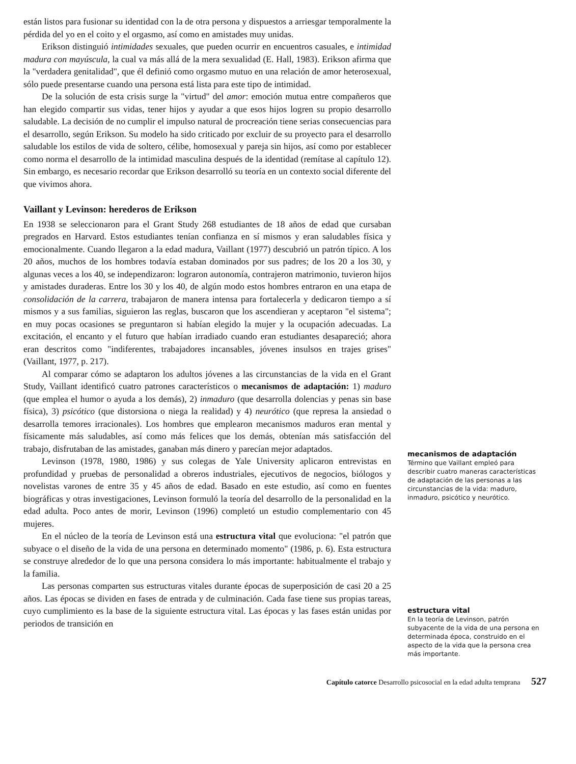están listos para fusionar su identidad con la de otra persona y dispuestos a arriesgar temporalmente la pérdida del yo en el coito y el orgasmo, así como en amistades muy unidas.
Erikson distinguió intimidades sexuales, que pueden ocurrir en encuentros casuales, e intimidad madura con mayúscula, la cual va más allá de la mera sexualidad (E. Hall, 1983). Erikson afirma que la "verdadera genitalidad", que él definió como orgasmo mutuo en una relación de amor heterosexual, sólo puede presentarse cuando una persona está lista para este tipo de intimidad.
De la solución de esta crisis surge la "virtud" del amor: emoción mutua entre compañeros que han elegido compartir sus vidas, tener hijos y ayudar a que esos hijos logren su propio desarrollo saludable. La decisión de no cumplir el impulso natural de procreación tiene serias consecuencias para el desarrollo, según Erikson. Su modelo ha sido criticado por excluir de su proyecto para el desarrollo saludable los estilos de vida de soltero, célibe, homosexual y pareja sin hijos, así como por establecer como norma el desarrollo de la intimidad masculina después de la identidad (remítase al capítulo 12). Sin embargo, es necesario recordar que Erikson desarrolló su teoría en un contexto social diferente del que vivimos ahora.
Vaillant y Levinson: herederos de Erikson
En 1938 se seleccionaron para el Grant Study 268 estudiantes de 18 años de edad que cursaban pregrados en Harvard. Estos estudiantes tenían confianza en sí mismos y eran saludables física y emocionalmente. Cuando llegaron a la edad madura, Vaillant (1977) descubrió un patrón típico. A los 20 años, muchos de los hombres todavía estaban dominados por sus padres; de los 20 a los 30, y algunas veces a los 40, se independizaron: lograron autonomía, contrajeron matrimonio, tuvieron hijos y amistades duraderas. Entre los 30 y los 40, de algún modo estos hombres entraron en una etapa de consolidación de la carrera, trabajaron de manera intensa para fortalecerla y dedicaron tiempo a sí mismos y a sus familias, siguieron las reglas, buscaron que los ascendieran y aceptaron "el sistema"; en muy pocas ocasiones se preguntaron si habían elegido la mujer y la ocupación adecuadas. La excitación, el encanto y el futuro que habían irradiado cuando eran estudiantes desapareció; ahora eran descritos como "indiferentes, trabajadores incansables, jóvenes insulsos en trajes grises" (Vaillant, 1977, p. 217).
Al comparar cómo se adaptaron los adultos jóvenes a las circunstancias de la vida en el Grant Study, Vaillant identificó cuatro patrones característicos o mecanismos de adaptación: 1) maduro (que emplea el humor o ayuda a los demás), 2) inmaduro (que desarrolla dolencias y penas sin base física), 3) psicótico (que distorsiona o niega la realidad) y 4) neurótico (que represa la ansiedad o desarrolla temores irracionales). Los hombres que emplearon mecanismos maduros eran mental y físicamente más saludables, así como más felices que los demás, obtenían más satisfacción del trabajo, disfrutaban de las amistades, ganaban más dinero y parecían mejor adaptados.
Levinson (1978, 1980, 1986) y sus colegas de Yale University aplicaron entrevistas en profundidad y pruebas de personalidad a obreros industriales, ejecutivos de negocios, biólogos y novelistas varones de entre 35 y 45 años de edad. Basado en este estudio, así como en fuentes biográficas y otras investigaciones, Levinson formuló la teoría del desarrollo de la personalidad en la edad adulta. Poco antes de morir, Levinson (1996) completó un estudio complementario con 45 mujeres.
En el núcleo de la teoría de Levinson está una estructura vital que evoluciona: "el patrón que subyace o el diseño de la vida de una persona en determinado momento" (1986, p. 6). Esta estructura se construye alrededor de lo que una persona considera lo más importante: habitualmente el trabajo y la familia.
Las personas comparten sus estructuras vitales durante épocas de superposición de casi 20 a 25 años. Las épocas se dividen en fases de entrada y de culminación. Cada fase tiene sus propias tareas, cuyo cumplimiento es la base de la siguiente estructura vital. Las épocas y las fases están unidas por periodos de transición en
mecanismos de adaptación
Término que Vaillant empleó para describir cuatro maneras características de adaptación de las personas a las circunstancias de la vida: maduro, inmaduro, psicótico y neurótico.
estructura vital
En la teoría de Levinson, patrón subyacente de la vida de una persona en determinada época, construido en el aspecto de la vida que la persona crea más importante.
Capítulo catorce Desarrollo psicosocial en la edad adulta temprana 527